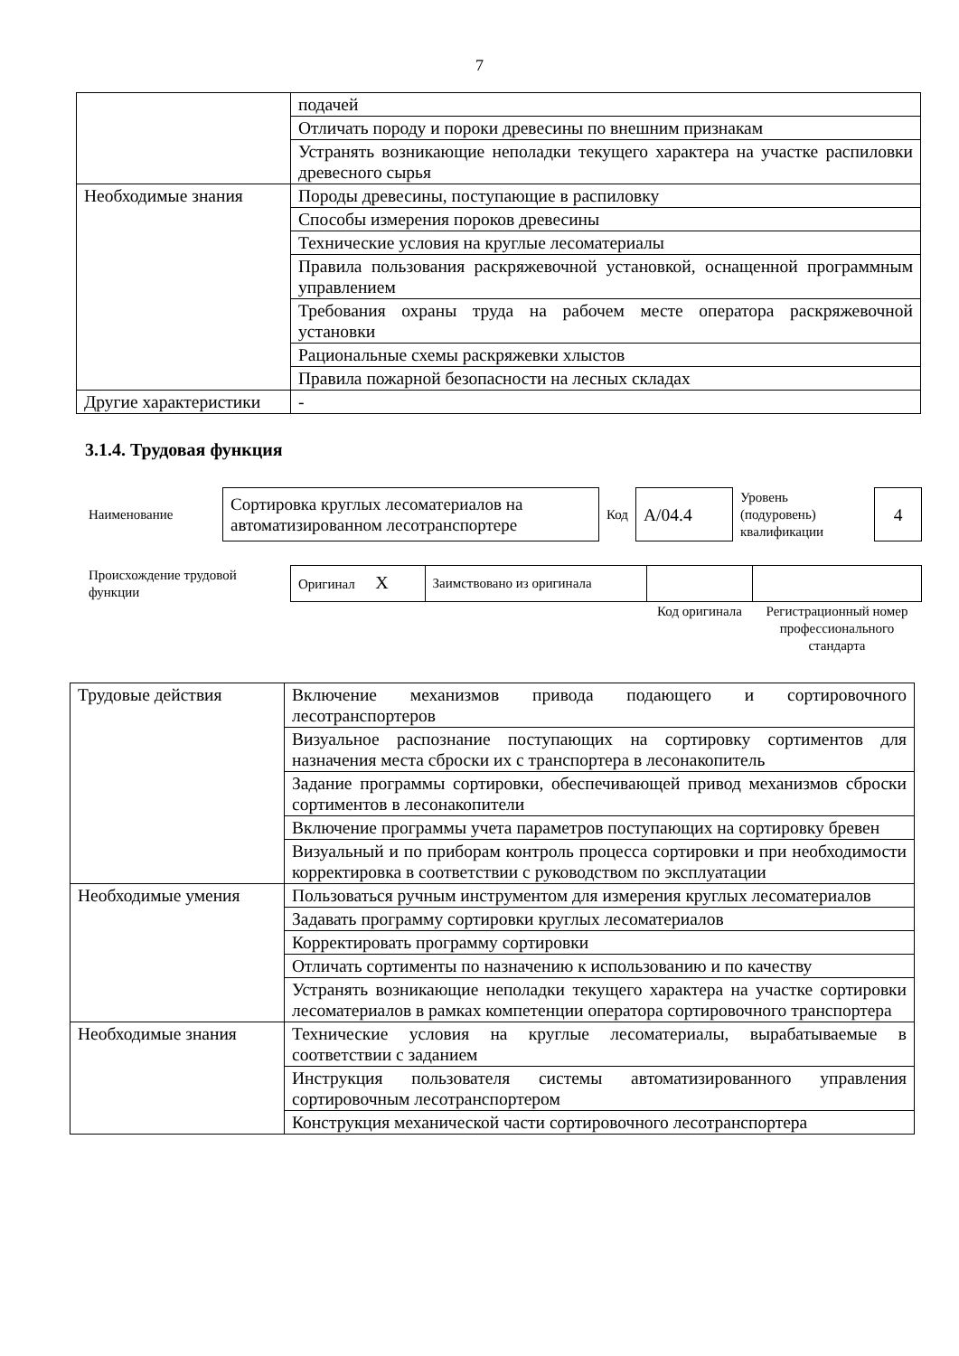7
| | подачей |
| | Отличать породу и пороки древесины по внешним признакам |
| | Устранять возникающие неполадки текущего характера на участке распиловки древесного сырья |
| Необходимые знания | Породы древесины, поступающие в распиловку |
| | Способы измерения пороков древесины |
| | Технические условия на круглые лесоматериалы |
| | Правила пользования раскряжевочной установкой, оснащенной программным управлением |
| | Требования охраны труда на рабочем месте оператора раскряжевочной установки |
| | Рациональные схемы раскряжевки хлыстов |
| | Правила пожарной безопасности на лесных складах |
| Другие характеристики | - |
3.1.4. Трудовая функция
| Наименование | Сортировка круглых лесоматериалов на автоматизированном лесотранспортере | Код | A/04.4 | Уровень (подуровень) квалификации | 4 |
| Происхождение трудовой функции | Оригинал X | Заимствовано из оригинала | | |
| | | | Код оригинала | Регистрационный номер профессионального стандарта |
| Трудовые действия | Включение механизмов привода подающего и сортировочного лесотранспортеров |
| | Визуальное распознание поступающих на сортировку сортиментов для назначения места сброски их с транспортера в лесонакопитель |
| | Задание программы сортировки, обеспечивающей привод механизмов сброски сортиментов в лесонакопители |
| | Включение программы учета параметров поступающих на сортировку бревен |
| | Визуальный и по приборам контроль процесса сортировки и при необходимости корректировка в соответствии с руководством по эксплуатации |
| Необходимые умения | Пользоваться ручным инструментом для измерения круглых лесоматериалов |
| | Задавать программу сортировки круглых лесоматериалов |
| | Корректировать программу сортировки |
| | Отличать сортименты по назначению к использованию и по качеству |
| | Устранять возникающие неполадки текущего характера на участке сортировки лесоматериалов в рамках компетенции оператора сортировочного транспортера |
| Необходимые знания | Технические условия на круглые лесоматериалы, вырабатываемые в соответствии с заданием |
| | Инструкция пользователя системы автоматизированного управления сортировочным лесотранспортером |
| | Конструкция механической части сортировочного лесотранспортера |